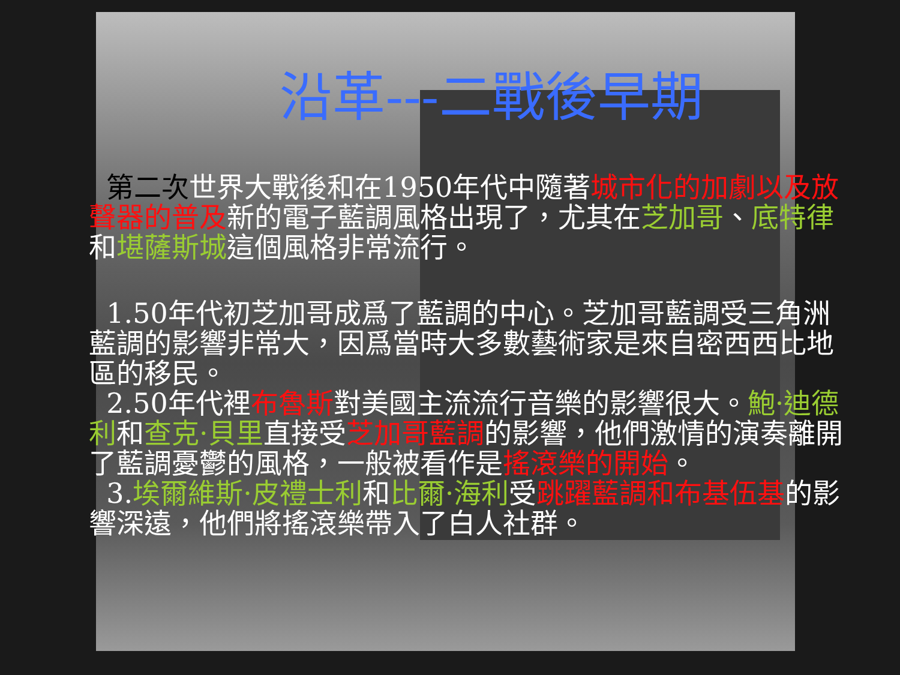沿革---二戰後早期
第二次世界大戰後和在1950年代中隨著城市化的加劇以及放聲器的普及新的電子藍調風格出現了，尤其在芝加哥、底特律和堪薩斯城這個風格非常流行。
1.50年代初芝加哥成爲了藍調的中心。芝加哥藍調受三角洲藍調的影響非常大，因爲當時大多數藝術家是來自密西西比地區的移民。
2.50年代裡布魯斯對美國主流流行音樂的影響很大。鮑·迪德利和查克·貝里直接受芝加哥藍調的影響，他們激情的演奏離開了藍調憂鬱的風格，一般被看作是搖滾樂的開始。
3.埃爾維斯·皮禮士利和比爾·海利受跳躍藍調和布基伍基的影響深遠，他們將搖滾樂帶入了白人社群。